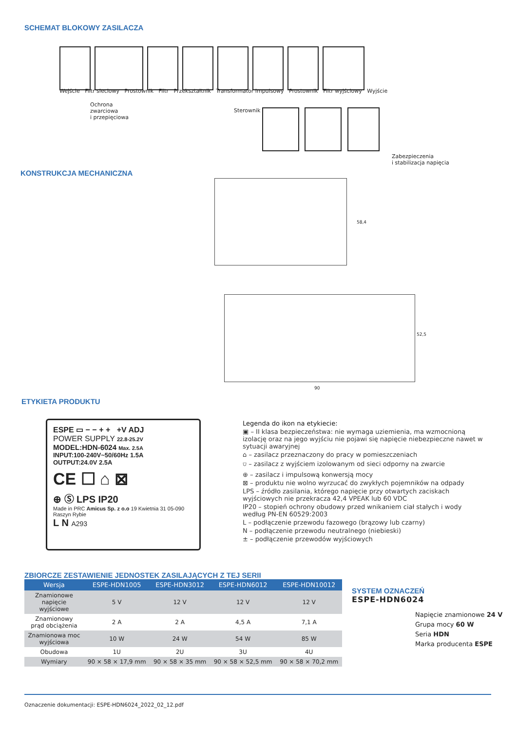SCHEMAT BLOKOWY ZASILACZA
Wejście Filtr sieciowy Prostownik Filtr Przekształtnik Transformator impulsowy Prostownik Filtr wyjściowy Wyjście
Ochrona
zwarciowa
i przepięciowa
Sterownik
Zabezpieczenia
i stabilizacja napięcia
KONSTRUKCJA MECHANICZNA
58,4
52,5
90
ETYKIETA PRODUKTU
ESPE ▭ − − + + +V ADJ
POWER SUPPLY 22.8-25.2V
MODEL:HDN-6024 Max. 2.5A
INPUT:100-240V~50/60Hz 1.5A
OUTPUT:24.0V 2.5A
CE ☐ ⌂ ⊠
⊕ Ⓢ LPS IP20
Made in PRC Amicus Sp. z o.o 19 Kwietnia 31 05-090 Raszyn Rybie
L N A293
Legenda do ikon na etykiecie:
▣ – II klasa bezpieczeństwa: nie wymaga uziemienia, ma wzmocnioną izolację oraz na jego wyjściu nie pojawi się napięcie niebezpieczne nawet w sytuacji awaryjnej
⌂ – zasilacz przeznaczony do pracy w pomieszczeniach
⛉ – zasilacz z wyjściem izolowanym od sieci odporny na zwarcie
⊕ – zasilacz i impulsową konwersją mocy
⊠ – produktu nie wolno wyrzucać do zwykłych pojemników na odpady
LPS – źródło zasilania, którego napięcie przy otwartych zaciskach wyjściowych nie przekracza 42,4 VPEAK lub 60 VDC
IP20 – stopień ochrony obudowy przed wnikaniem ciał stałych i wody według PN-EN 60529:2003
L – podłączenie przewodu fazowego (brązowy lub czarny)
N – podłączenie przewodu neutralnego (niebieski)
± – podłączenie przewodów wyjściowych
ZBIORCZE ZESTAWIENIE JEDNOSTEK ZASILAJĄCYCH Z TEJ SERII
| Wersja | ESPE-HDN1005 | ESPE-HDN3012 | ESPE-HDN6012 | ESPE-HDN10012 |
| --- | --- | --- | --- | --- |
| Znamionowe napięcie wyjściowe | 5 V | 12 V | 12 V | 12 V |
| Znamionowy prąd obciążenia | 2 A | 2 A | 4,5 A | 7,1 A |
| Znamionowa moc wyjściowa | 10 W | 24 W | 54 W | 85 W |
| Obudowa | 1U | 2U | 3U | 4U |
| Wymiary | 90 × 58 × 17,9 mm | 90 × 58 × 35 mm | 90 × 58 × 52,5 mm | 90 × 58 × 70,2 mm |
SYSTEM OZNACZEŃ
ESPE-HDN6024
Napięcie znamionowe 24 V
Grupa mocy 60 W
Seria HDN
Marka producenta ESPE
Oznaczenie dokumentacji: ESPE-HDN6024_2022_02_12.pdf